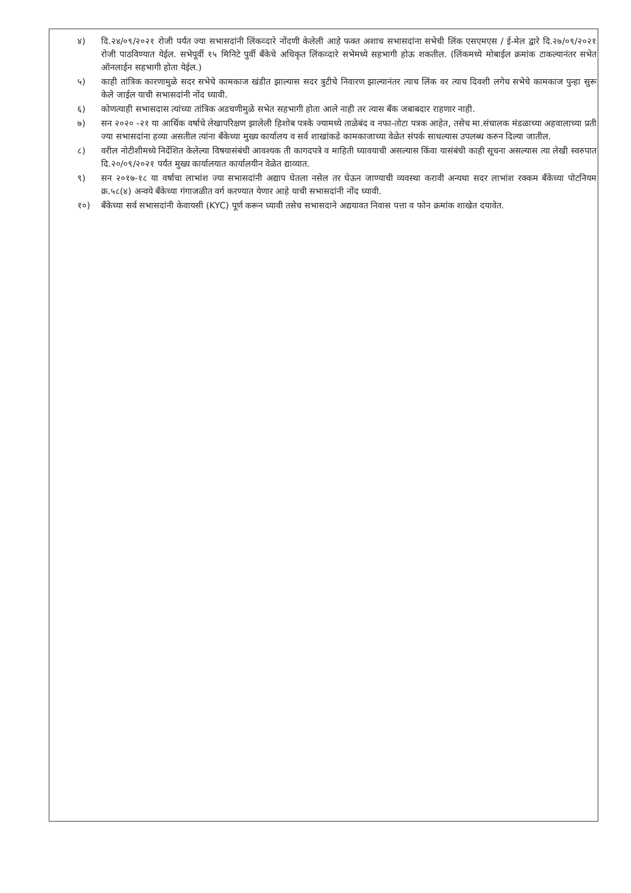४) दि.२४/०९/२०२१ रोजी पर्यंत ज्या सभासदांनी लिंकव्दारे नोंदणी केलेली आहे फक्त अशाच सभासदांना सभेची लिंक एसएमएस / ई-मेल द्वारे दि.२७/०९/२०२१ रोजी पाठविण्यात येईल. सभेपूर्वी १५ मिनिटे पुर्वी बँकेचे अधिकृत लिंकव्दारे सभेमध्ये सहभागी होऊ शकतील. (लिंकमध्ये मोबाईल क्रमांक टाकल्यानंतर सभेत ऑनलाईन सहभागी होता येईल.)
५) काही तांत्रिक कारणामुळे सदर सभेचे कामकाज खंडीत झाल्यास सदर त्रुटीचे निवारण झाल्यानंतर त्याच लिंक वर त्याच दिवशी लगेच सभेचे कामकाज पुन्हा सुरू केले जाईल याची सभासदांनी नोंद घ्यावी.
६) कोणत्याही सभासदास त्यांच्या तांत्रिक अडचणीमुळे सभेत सहभागी होता आले नाही तर त्यास बँक जबाबदार राहणार नाही.
७) सन २०२० -२१ या आर्थिक वर्षाचे लेखापरिक्षण झालेली हिशोब पत्रके ज्यामध्ये ताळेबंद व नफा-तोटा पत्रक आहेत, तसेच मा.संचालक मंडळाच्या अहवालाच्या प्रती ज्या सभासदांना हव्या असतील त्यांना बँकेच्या मुख्य कार्यालय व सर्व शाखांकडे कामकाजाच्या वेळेत संपर्क साधल्यास उपलब्ध करुन दिल्या जातील.
८) वरील नोटीशीमध्ये निर्देशित केलेल्या विषयासंबंधी आवश्यक ती कागदपत्रे व माहिती घ्यावयाची असल्यास किंवा यासंबंधी काही सूचना असल्यास त्या लेखी स्वरुपात दि.२०/०९/२०२१ पर्यंत मुख्य कार्यालयात कार्यालयीन वेळेत द्याव्यात.
९) सन २०१७-१८ या वर्षाचा लाभांश ज्या सभासदांनी अद्याप घेतला नसेल तर घेऊन जाण्याची व्यवस्था करावी अन्यथा सदर लाभांश रक्कम बँकेच्या पोटनियम क्र.५८(४) अन्वये बँकेच्या गंगाजळीत वर्ग करण्यात येणार आहे याची सभासदांनी नोंद घ्यावी.
१०) बँकेच्या सर्व सभासदांनी केवायसी (KYC) पूर्ण करून घ्यावी तसेच सभासदाने अद्ययावत निवास पत्ता व फोन क्रमांक शाखेत दयावेत.